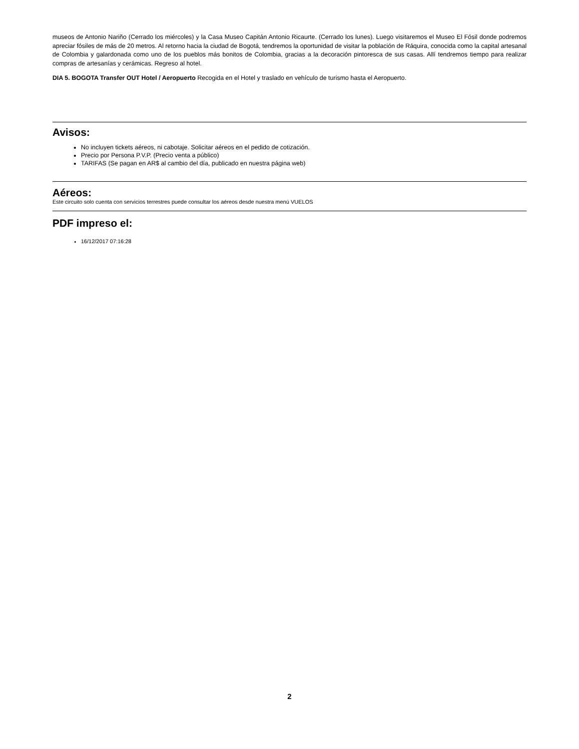museos de Antonio Nariño (Cerrado los miércoles) y la Casa Museo Capitán Antonio Ricaurte. (Cerrado los lunes). Luego visitaremos el Museo El Fósil donde podremos apreciar fósiles de más de 20 metros. Al retorno hacia la ciudad de Bogotá, tendremos la oportunidad de visitar la población de Ráquira, conocida como la capital artesanal de Colombia y galardonada como uno de los pueblos más bonitos de Colombia, gracias a la decoración pintoresca de sus casas. Allí tendremos tiempo para realizar compras de artesanías y cerámicas. Regreso al hotel.
DIA 5. BOGOTA Transfer OUT Hotel / Aeropuerto Recogida en el Hotel y traslado en vehículo de turismo hasta el Aeropuerto.
Avisos:
No incluyen tickets aéreos, ni cabotaje. Solicitar aéreos en el pedido de cotización.
Precio por Persona P.V.P. (Precio venta a público)
TARIFAS (Se pagan en AR$ al cambio del día, publicado en nuestra página web)
Aéreos:
Este circuito solo cuenta con servicios terrestres puede consultar los aéreos desde nuestra menú VUELOS
PDF impreso el:
16/12/2017 07:16:28
2